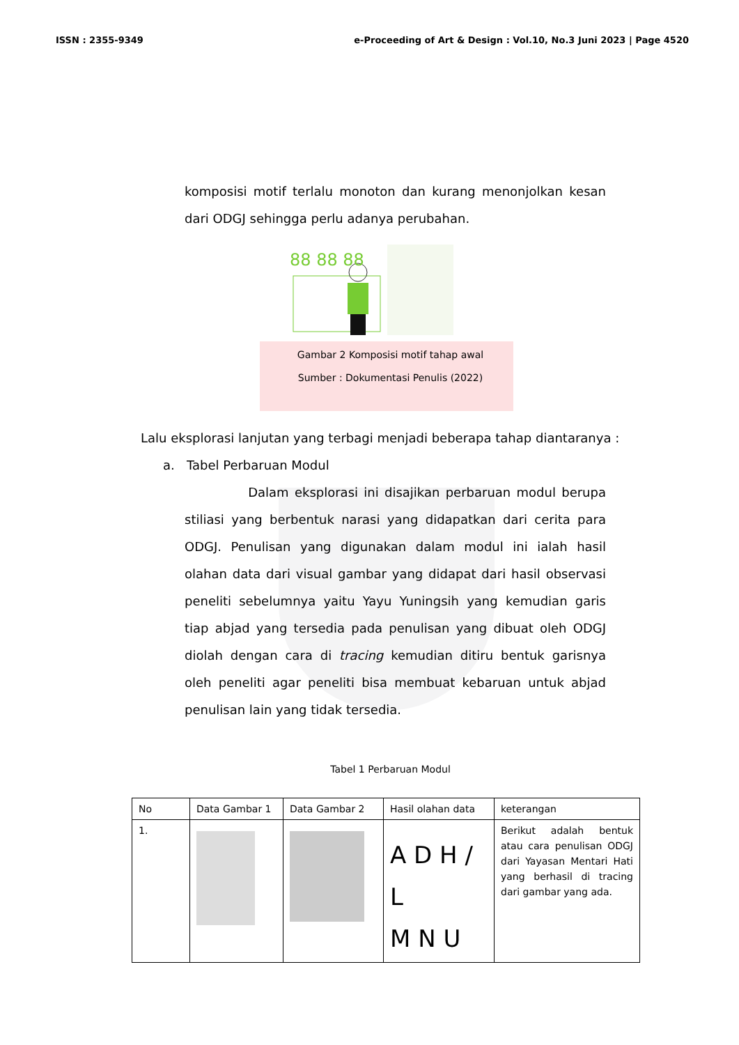ISSN : 2355-9349 e-Proceeding of Art & Design : Vol.10, No.3 Juni 2023 | Page 4520
komposisi motif terlalu monoton dan kurang menonjolkan kesan dari ODGJ sehingga perlu adanya perubahan.
88 88 88
Gambar 2 Komposisi motif tahap awal
Sumber : Dokumentasi Penulis (2022)
Lalu eksplorasi lanjutan yang terbagi menjadi beberapa tahap diantaranya :
a. Tabel Perbaruan Modul
Dalam eksplorasi ini disajikan perbaruan modul berupa stiliasi yang berbentuk narasi yang didapatkan dari cerita para ODGJ. Penulisan yang digunakan dalam modul ini ialah hasil olahan data dari visual gambar yang didapat dari hasil observasi peneliti sebelumnya yaitu Yayu Yuningsih yang kemudian garis tiap abjad yang tersedia pada penulisan yang dibuat oleh ODGJ diolah dengan cara di tracing kemudian ditiru bentuk garisnya oleh peneliti agar peneliti bisa membuat kebaruan untuk abjad penulisan lain yang tidak tersedia.
Tabel 1 Perbaruan Modul
| No | Data Gambar 1 | Data Gambar 2 | Hasil olahan data | keterangan |
| 1. | | | A D H / L M N U | Berikut adalah bentuk atau cara penulisan ODGJ dari Yayasan Mentari Hati yang berhasil di tracing dari gambar yang ada. |